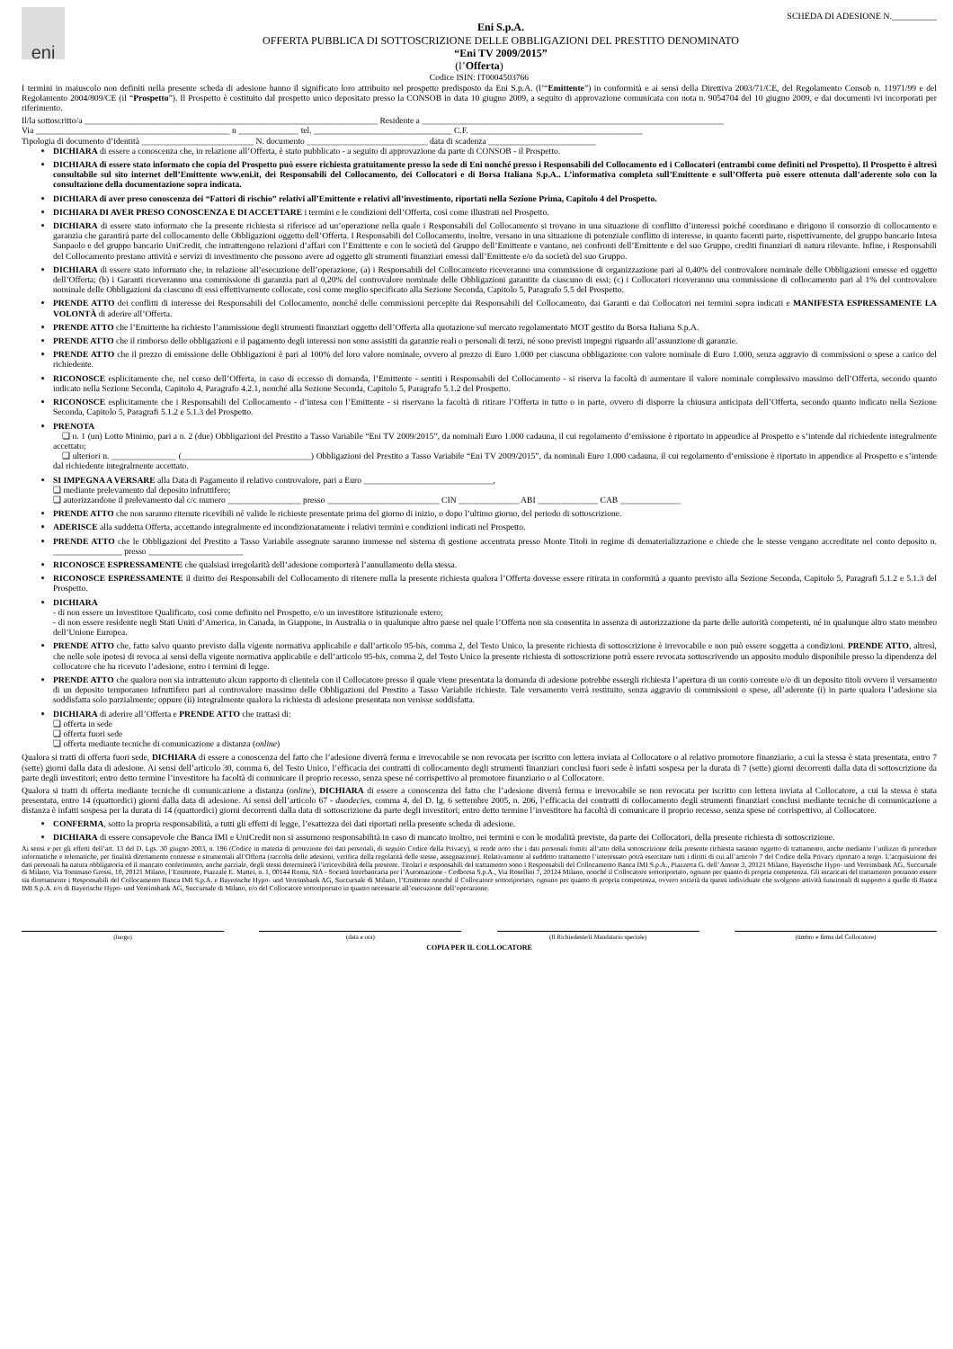eni
SCHEDA DI ADESIONE N.__________
Eni S.p.A.
OFFERTA PUBBLICA DI SOTTOSCRIZIONE DELLE OBBLIGAZIONI DEL PRESTITO DENOMINATO
“Eni TV 2009/2015”
(l’Offerta)
Codice ISIN: IT0004503766
I termini in maiuscolo non definiti nella presente scheda di adesione hanno il significato loro attribuito nel prospetto predisposto da Eni S.p.A. (l’“Emittente”) in conformità e ai sensi della Direttiva 2003/71/CE, del Regolamento Consob n. 11971/99 e del Regolamento 2004/809/CE (il “Prospetto”). Il Prospetto è costituito dal prospetto unico depositato presso la CONSOB in data 10 giugno 2009, a seguito di approvazione comunicata con nota n. 9054704 del 10 giugno 2009, e dai documenti ivi incorporati per riferimento.
Il/la sottoscritto/a ____________________________________________________________________ Residente a ______________________________________________________________________
Via _____________________________________________ n ______________ tel. ________________________________ C.F. ________________________________________
Tipologia di documento d’identità __________________________ N. documento ____________________________ data di scadenza _________________________
DICHIARA di essere a conoscenza che, in relazione all’Offerta, è stato pubblicato - a seguito di approvazione da parte di CONSOB - il Prospetto.
DICHIARA di essere stato informato che copia del Prospetto può essere richiesta gratuitamente presso la sede di Eni nonché presso i Responsabili del Collocamento ed i Collocatori (entrambi come definiti nel Prospetto). Il Prospetto è altresì consultabile sul sito internet dell’Emittente www.eni.it, dei Responsabili del Collocamento, dei Collocatori e di Borsa Italiana S.p.A.. L’informativa completa sull’Emittente e sull’Offerta può essere ottenuta dall’aderente solo con la consultazione della documentazione sopra indicata.
DICHIARA di aver preso conoscenza dei “Fattori di rischio” relativi all’Emittente e relativi all’investimento, riportati nella Sezione Prima, Capitolo 4 del Prospetto.
DICHIARA DI AVER PRESO CONOSCENZA E DI ACCETTARE i termini e le condizioni dell’Offerta, così come illustrati nel Prospetto.
DICHIARA di essere stato informato che la presente richiesta si riferisce ad un’operazione nella quale i Responsabili del Collocamento si trovano in una situazione di conflitto d’interessi poiché coordinano e dirigono il consorzio di collocamento e garanzia che garantirà parte del collocamento delle Obbligazioni oggetto dell’Offerta. I Responsabili del Collocamento, inoltre, versano in una situazione di potenziale conflitto di interesse, in quanto facenti parte, rispettivamente, del gruppo bancario Intesa Sanpaolo e del gruppo bancario UniCredit, che intrattengono relazioni d’affari con l’Emittente e con le società del Gruppo dell’Emittente e vantano, nei confronti dell’Emittente e del suo Gruppo, crediti finanziari di natura rilevante. Infine, i Responsabili del Collocamento prestano attività e servizi di investimento che possono avere ad oggetto gli strumenti finanziari emessi dall’Emittente e/o da società del suo Gruppo.
DICHIARA di essere stato informato che, in relazione all’esecuzione dell’operazione, (a) i Responsabili del Collocamento riceveranno una commissione di organizzazione pari al 0,40% del controvalore nominale delle Obbligazioni emesse ed oggetto dell’Offerta; (b) i Garanti riceveranno una commissione di garanzia pari al 0,20% del controvalore nominale delle Obbligazioni garantite da ciascuno di essi; (c) i Collocatori riceveranno una commissione di collocamento pari al 1% del controvalore nominale delle Obbligazioni da ciascuno di essi effettivamente collocate, così come meglio specificato alla Sezione Seconda, Capitolo 5, Paragrafo 5.5 del Prospetto.
PRENDE ATTO dei conflitti di interesse dei Responsabili del Collocamento, nonché delle commissioni percepite dai Responsabili del Collocamento, dai Garanti e dai Collocatori nei termini sopra indicati e MANIFESTA ESPRESSAMENTE LA VOLONTÀ di aderire all’Offerta.
PRENDE ATTO che l’Emittente ha richiesto l’ammissione degli strumenti finanziari oggetto dell’Offerta alla quotazione sul mercato regolamentato MOT gestito da Borsa Italiana S.p.A.
PRENDE ATTO che il rimborso delle obbligazioni e il pagamento degli interessi non sono assistiti da garanzie reali o personali di terzi, né sono previsti impegni riguardo all’assunzione di garanzie.
PRENDE ATTO che il prezzo di emissione delle Obbligazioni è pari al 100% del loro valore nominale, ovvero al prezzo di Euro 1.000 per ciascuna obbligazione con valore nominale di Euro 1.000, senza aggravio di commissioni o spese a carico del richiedente.
RICONOSCE esplicitamente che, nel corso dell’Offerta, in caso di eccesso di domanda, l’Emittente - sentiti i Responsabili del Collocamento - si riserva la facoltà di aumentare il valore nominale complessivo massimo dell’Offerta, secondo quanto indicato nella Sezione Seconda, Capitolo 4, Paragrafo 4.2.1, nonché alla Sezione Seconda, Capitolo 5, Paragrafo 5.1.2 del Prospetto.
RICONOSCE esplicitamente che i Responsabili del Collocamento - d’intesa con l’Emittente - si riservano la facoltà di ritirare l’Offerta in tutto o in parte, ovvero di disporre la chiusura anticipata dell’Offerta, secondo quanto indicato nella Sezione Seconda, Capitolo 5, Paragrafi 5.1.2 e 5.1.3 del Prospetto.
PRENOTA
❑ n. 1 (un) Lotto Minimo, pari a n. 2 (due) Obbligazioni del Prestito a Tasso Variabile “Eni TV 2009/2015”, da nominali Euro 1.000 cadauna, il cui regolamento d’emissione è riportato in appendice al Prospetto e s’intende dal richiedente integralmente accettato;
❑ ulteriori n. _______________ (______________________________) Obbligazioni del Prestito a Tasso Variabile “Eni TV 2009/2015”, da nominali Euro 1.000 cadauna, il cui regolamento d’emissione è riportato in appendice al Prospetto e s’intende dal richiedente integralmente accettato.
SI IMPEGNA A VERSARE alla Data di Pagamento il relativo controvalore, pari a Euro ______________________________,
❑ mediante prelevamento dal deposito infruttifero;
❑ autorizzandone il prelevamento dal c/c numero _________________ presso __________________________ CIN ______________ ABI ______________ CAB ______________
PRENDE ATTO che non saranno ritenute ricevibili né valide le richieste presentate prima del giorno di inizio, o dopo l’ultimo giorno, del periodo di sottoscrizione.
ADERISCE alla suddetta Offerta, accettando integralmente ed incondizionatamente i relativi termini e condizioni indicati nel Prospetto.
PRENDE ATTO che le Obbligazioni del Prestito a Tasso Variabile assegnate saranno immesse nel sistema di gestione accentrata presso Monte Titoli in regime di dematerializzazione e chiede che le stesse vengano accreditate nel conto deposito n. ________________ presso ______________________
RICONOSCE ESPRESSAMENTE che qualsiasi irregolarità dell’adesione comporterà l’annullamento della stessa.
RICONOSCE ESPRESSAMENTE il diritto dei Responsabili del Collocamento di ritenere nulla la presente richiesta qualora l’Offerta dovesse essere ritirata in conformità a quanto previsto alla Sezione Seconda, Capitolo 5, Paragrafi 5.1.2 e 5.1.3 del Prospetto.
DICHIARA
- di non essere un Investitore Qualificato, così come definito nel Prospetto, e/o un investitore istituzionale estero;
- di non essere residente negli Stati Uniti d’America, in Canada, in Giappone, in Australia o in qualunque altro paese nel quale l’Offerta non sia consentita in assenza di autorizzazione da parte delle autorità competenti, né in qualunque altro stato membro dell’Unione Europea.
PRENDE ATTO che, fatto salvo quanto previsto dalla vigente normativa applicabile e dall’articolo 95-bis, comma 2, del Testo Unico, la presente richiesta di sottoscrizione è irrevocabile e non può essere soggetta a condizioni. PRENDE ATTO, altresì, che nelle sole ipotesi di revoca ai sensi della vigente normativa applicabile e dell’articolo 95-bis, comma 2, del Testo Unico la presente richiesta di sottoscrizione potrà essere revocata sottoscrivendo un apposito modulo disponibile presso la dipendenza del collocatore che ha ricevuto l’adesione, entro i termini di legge.
PRENDE ATTO che qualora non sia intrattenuto alcun rapporto di clientela con il Collocatore presso il quale viene presentata la domanda di adesione potrebbe essergli richiesta l’apertura di un conto corrente e/o di un deposito titoli ovvero il versamento di un deposito temporaneo infruttifero pari al controvalore massimo delle Obbligazioni del Prestito a Tasso Variabile richieste. Tale versamento verrà restituito, senza aggravio di commissioni o spese, all’aderente (i) in parte qualora l’adesione sia soddisfatta solo parzialmente; oppure (ii) integralmente qualora la richiesta di adesione presentata non venisse soddisfatta.
DICHIARA di aderire all’Offerta e PRENDE ATTO che trattasi di:
❑ offerta in sede
❑ offerta fuori sede
❑ offerta mediante tecniche di comunicazione a distanza (online)
Qualora si tratti di offerta fuori sede, DICHIARA di essere a conoscenza del fatto che l’adesione diverrà ferma e irrevocabile se non revocata per iscritto con lettera inviata al Collocatore o al relativo promotore finanziario, a cui la stessa è stata presentata, entro 7 (sette) giorni dalla data di adesione. Ai sensi dell’articolo 30, comma 6, del Testo Unico, l’efficacia dei contratti di collocamento degli strumenti finanziari conclusi fuori sede è infatti sospesa per la durata di 7 (sette) giorni decorrenti dalla data di sottoscrizione da parte degli investitori; entro detto termine l’investitore ha facoltà di comunicare il proprio recesso, senza spese né corrispettivo al promotore finanziario o al Collocatore.
Qualora si tratti di offerta mediante tecniche di comunicazione a distanza (online), DICHIARA di essere a conoscenza del fatto che l’adesione diverrà ferma e irrevocabile se non revocata per iscritto con lettera inviata al Collocatore, a cui la stessa è stata presentata, entro 14 (quattordici) giorni dalla data di adesione. Ai sensi dell’articolo 67 - duodecies, comma 4, del D. lg. 6 settembre 2005, n. 206, l’efficacia dei contratti di collocamento degli strumenti finanziari conclusi mediante tecniche di comunicazione a distanza è infatti sospesa per la durata di 14 (quattordici) giorni decorrenti dalla data di sottoscrizione da parte degli investitori; entro detto termine l’investitore ha facoltà di comunicare il proprio recesso, senza spese né corrispettivo, al Collocatore.
CONFERMA, sotto la propria responsabilità, a tutti gli effetti di legge, l’esattezza dei dati riportati nella presente scheda di adesione.
DICHIARA di essere consapevole che Banca IMI e UniCredit non si assumono responsabilità in caso di mancato inoltro, nei termini e con le modalità previste, da parte dei Collocatori, della presente richiesta di sottoscrizione.
Ai sensi e per gli effetti dell’art. 13 del D. Lgs. 30 giugno 2003, n. 196 (Codice in materia di protezione dei dati personali, di seguito Codice della Privacy), si rende noto che i dati personali forniti all’atto della sottoscrizione della presente richiesta saranno oggetto di trattamento, anche mediante l’utilizzo di procedure informatiche e telematiche, per finalità direttamente connesse e strumentali all’Offerta (raccolta delle adesioni, verifica della regolarità delle stesse, assegnazione). Relativamente al suddetto trattamento l’interessato potrà esercitare tutti i diritti di cui all’articolo 7 del Codice della Privacy riportato a tergo. L’acquisizione dei dati personali ha natura obbligatoria ed il mancato conferimento, anche parziale, degli stessi determinerà l’irricevibilità della presente. Titolari e responsabili del trattamento sono i Responsabili del Collocamento Banca IMI S.p.A., Piazzetta G. dell’Amore 3, 20121 Milano, Bayerische Hypo- und Vereinsbank AG, Succursale di Milano, Via Tommaso Grossi, 10, 20121 Milano, l’Emittente, Piazzale E. Mattei, n. 1, 00144 Roma, SIA - Società Interbancaria per l’Automazione - Cedborsa S.p.A., Via Rosellini 7, 20124 Milano, nonché il Collocatore sottoriportato, ognuno per quanto di propria competenza. Gli incaricati del trattamento potranno essere sia direttamente i Responsabili del Collocamento Banca IMI S.p.A. e Bayerische Hypo- und Vereinsbank AG, Succursale di Milano, l’Emittente nonché il Collocatore sottoriportato, ognuno per quanto di propria competenza, ovvero società da questi individuate che svolgono attività funzionali di supporto a quelle di Banca IMI S.p.A. e/o di Bayerische Hypo- und Vereinsbank AG, Succursale di Milano, e/o del Collocatore sottoriportato in quanto necessarie all’esecuzione dell’operazione.
(luogo) (data e ora) (Il Richiedente/il Mandatario speciale) (timbro e firma del Collocatore)
COPIA PER IL COLLOCATORE